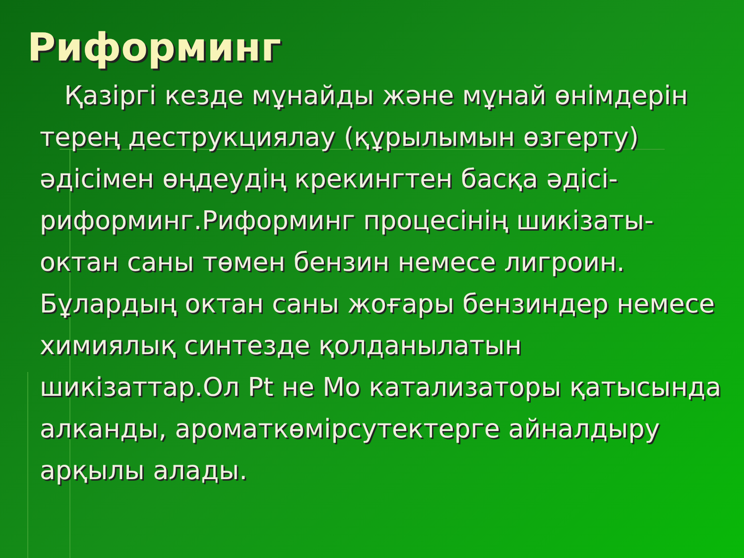Риформинг
Қазіргі кезде мұнайды және мұнай өнімдерін терең деструкциялау (құрылымын өзгерту) әдісімен өңдеудің крекингтен басқа әдісі-риформинг.Риформинг процесінің шикізаты- октан саны төмен бензин немесе лигроин. Бұлардың октан саны жоғары бензиндер немесе химиялық синтезде қолданылатын шикізаттар.Ол Pt не Mo катализаторы қатысында алканды, ароматкөмірсутектерге айналдыру арқылы алады.